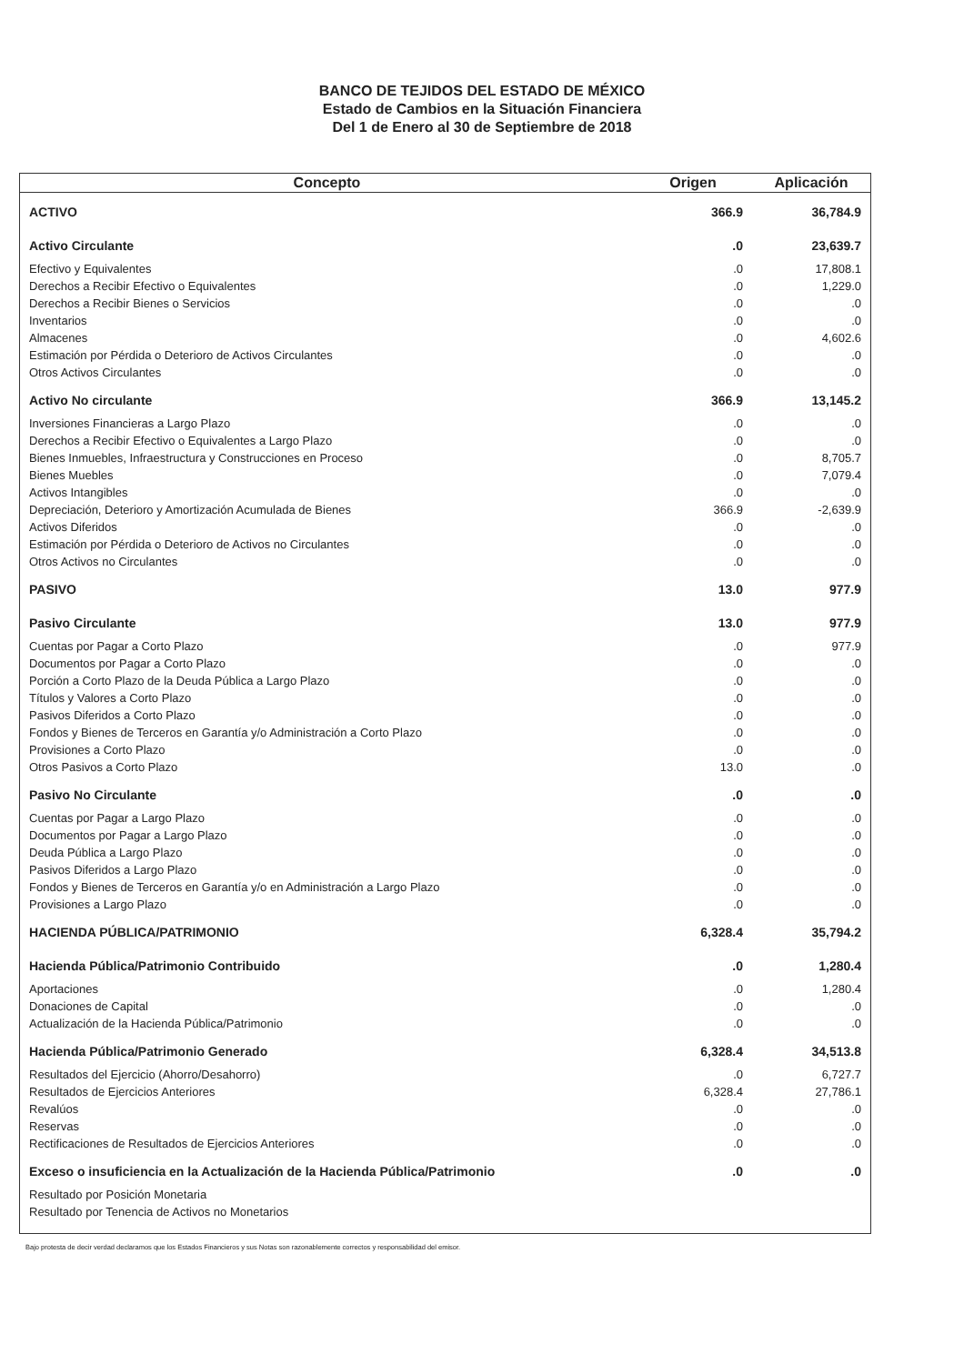BANCO DE TEJIDOS DEL ESTADO DE MÉXICO
Estado de Cambios en la Situación Financiera
Del 1 de Enero al 30 de Septiembre de 2018
| Concepto | Origen | Aplicación |
| --- | --- | --- |
| ACTIVO | 366.9 | 36,784.9 |
| Activo Circulante | .0 | 23,639.7 |
| Efectivo y Equivalentes | .0 | 17,808.1 |
| Derechos a Recibir Efectivo o Equivalentes | .0 | 1,229.0 |
| Derechos a Recibir Bienes o Servicios | .0 | .0 |
| Inventarios | .0 | .0 |
| Almacenes | .0 | 4,602.6 |
| Estimación por Pérdida o Deterioro de Activos Circulantes | .0 | .0 |
| Otros Activos Circulantes | .0 | .0 |
| Activo No circulante | 366.9 | 13,145.2 |
| Inversiones Financieras a Largo Plazo | .0 | .0 |
| Derechos a Recibir Efectivo o Equivalentes a Largo Plazo | .0 | .0 |
| Bienes Inmuebles, Infraestructura y Construcciones en Proceso | .0 | 8,705.7 |
| Bienes Muebles | .0 | 7,079.4 |
| Activos Intangibles | .0 | .0 |
| Depreciación, Deterioro y Amortización Acumulada de Bienes | 366.9 | -2,639.9 |
| Activos Diferidos | .0 | .0 |
| Estimación por Pérdida o Deterioro de Activos no Circulantes | .0 | .0 |
| Otros Activos no Circulantes | .0 | .0 |
| PASIVO | 13.0 | 977.9 |
| Pasivo Circulante | 13.0 | 977.9 |
| Cuentas por Pagar a Corto Plazo | .0 | 977.9 |
| Documentos por Pagar a Corto Plazo | .0 | .0 |
| Porción a Corto Plazo de la Deuda Pública a Largo Plazo | .0 | .0 |
| Títulos y Valores a Corto Plazo | .0 | .0 |
| Pasivos Diferidos a Corto Plazo | .0 | .0 |
| Fondos y Bienes de Terceros en Garantía y/o Administración a Corto Plazo | .0 | .0 |
| Provisiones a Corto Plazo | .0 | .0 |
| Otros Pasivos a Corto Plazo | 13.0 | .0 |
| Pasivo No Circulante | .0 | .0 |
| Cuentas por Pagar a Largo Plazo | .0 | .0 |
| Documentos por Pagar a Largo Plazo | .0 | .0 |
| Deuda Pública a Largo Plazo | .0 | .0 |
| Pasivos Diferidos a Largo Plazo | .0 | .0 |
| Fondos y Bienes de Terceros en Garantía y/o en Administración a Largo Plazo | .0 | .0 |
| Provisiones a Largo Plazo | .0 | .0 |
| HACIENDA PÚBLICA/PATRIMONIO | 6,328.4 | 35,794.2 |
| Hacienda Pública/Patrimonio Contribuido | .0 | 1,280.4 |
| Aportaciones | .0 | 1,280.4 |
| Donaciones de Capital | .0 | .0 |
| Actualización de la Hacienda Pública/Patrimonio | .0 | .0 |
| Hacienda Pública/Patrimonio Generado | 6,328.4 | 34,513.8 |
| Resultados del Ejercicio (Ahorro/Desahorro) | .0 | 6,727.7 |
| Resultados de Ejercicios Anteriores | 6,328.4 | 27,786.1 |
| Revalúos | .0 | .0 |
| Reservas | .0 | .0 |
| Rectificaciones de Resultados de Ejercicios Anteriores | .0 | .0 |
| Exceso o insuficiencia en la Actualización de la Hacienda Pública/Patrimonio | .0 | .0 |
| Resultado por Posición Monetaria | | |
| Resultado por Tenencia de Activos no Monetarios | | |
Bajo protesta de decir verdad declaramos que los Estados Financieros y sus Notas son razonablemente correctos y responsabilidad del emisor.